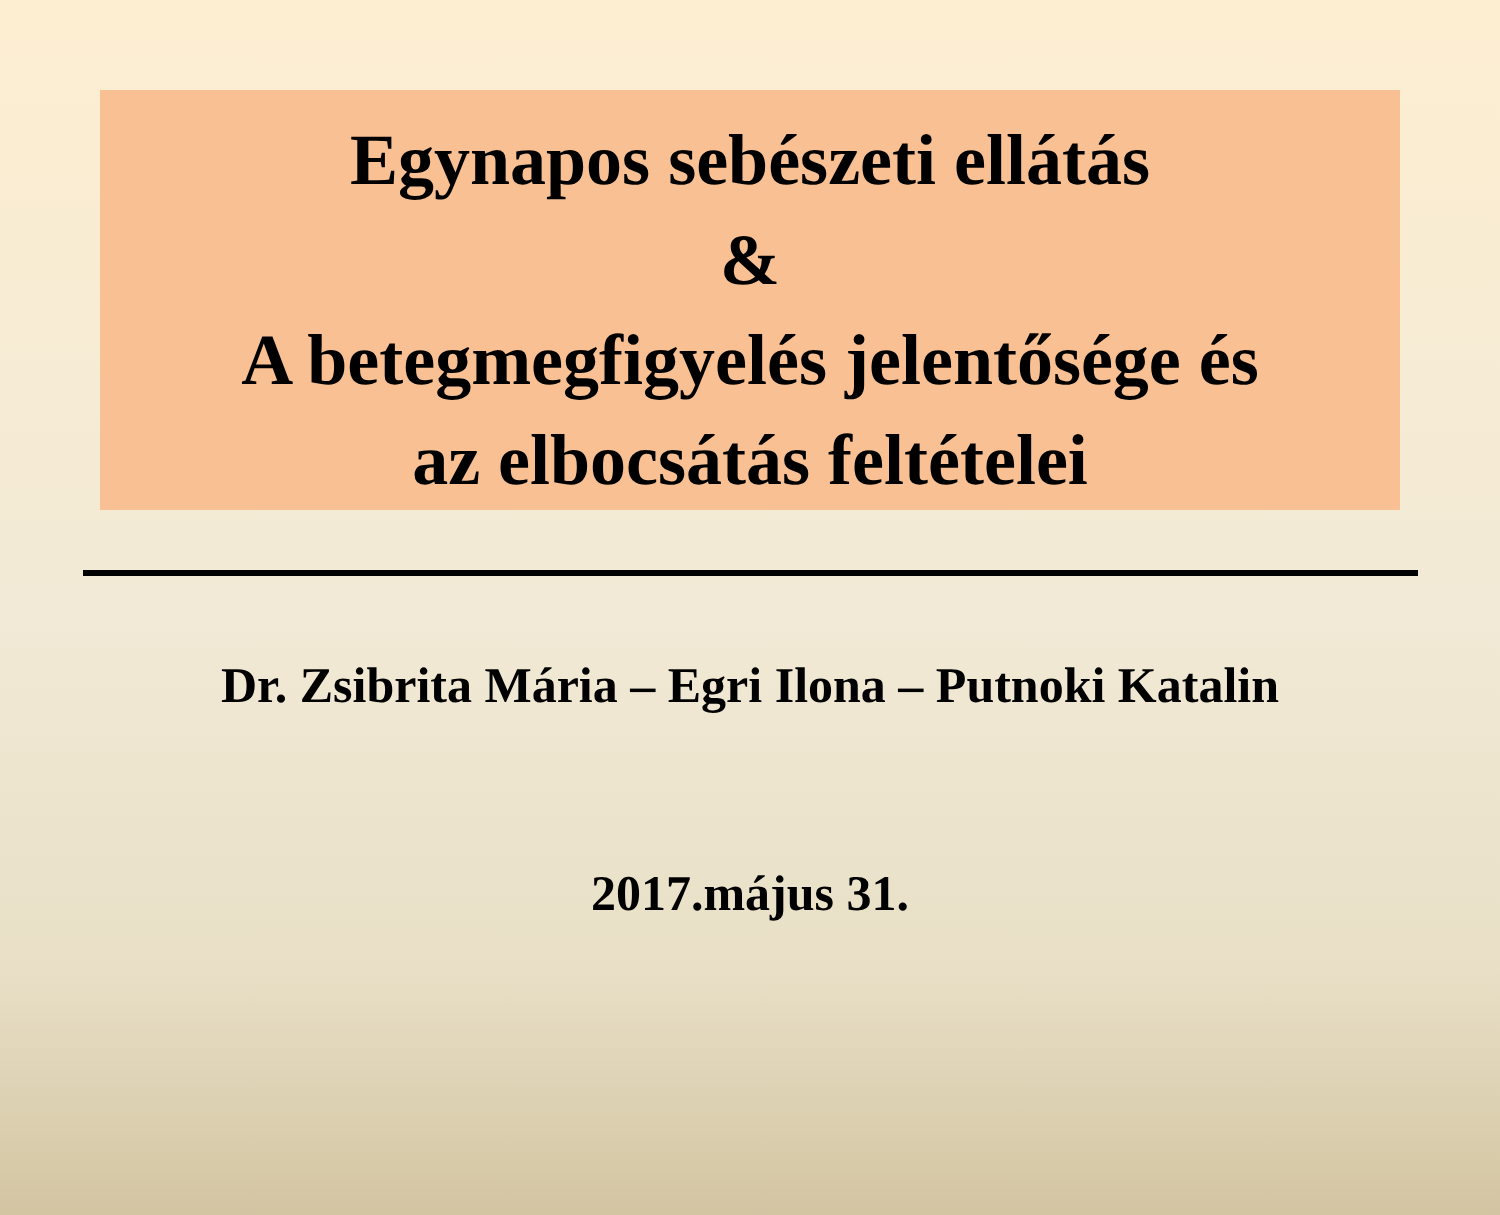Egynapos sebészeti ellátás
&
A betegmegfigyelés jelentősége és
az elbocsátás feltételei
Dr. Zsibrita Mária – Egri Ilona – Putnoki Katalin
2017.május 31.